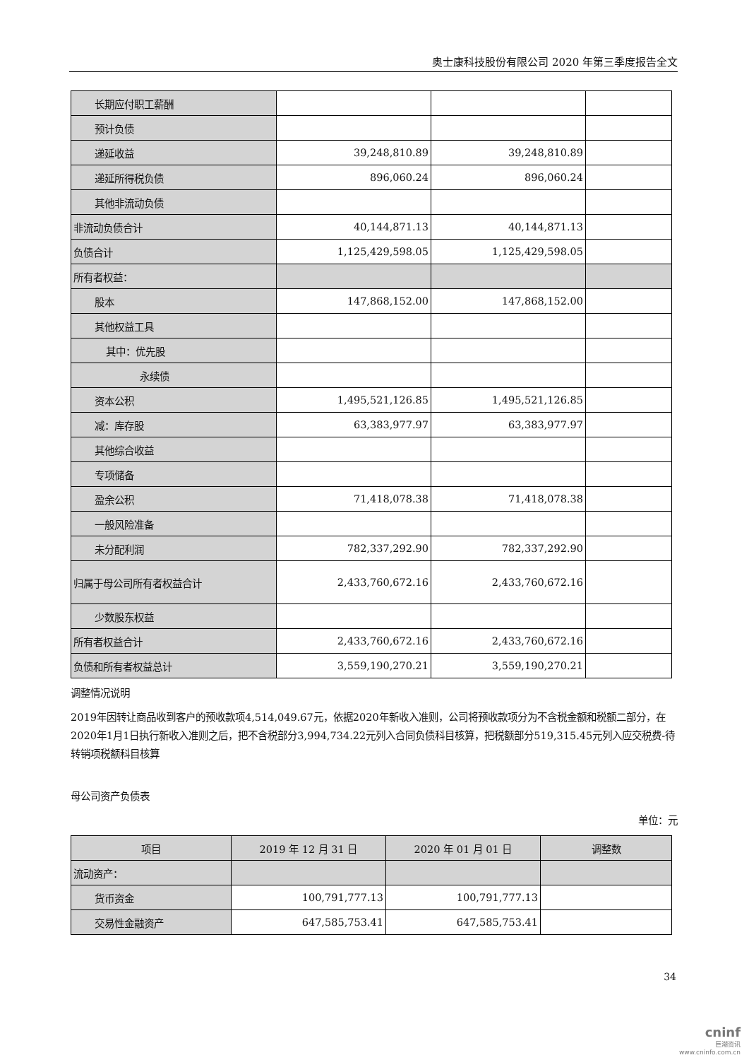奥士康科技股份有限公司 2020 年第三季度报告全文
| 长期应付职工薪酬 | | | |
| 预计负债 | | | |
| 递延收益 | 39,248,810.89 | 39,248,810.89 | |
| 递延所得税负债 | 896,060.24 | 896,060.24 | |
| 其他非流动负债 | | | |
| 非流动负债合计 | 40,144,871.13 | 40,144,871.13 | |
| 负债合计 | 1,125,429,598.05 | 1,125,429,598.05 | |
| 所有者权益： | | | |
| 股本 | 147,868,152.00 | 147,868,152.00 | |
| 其他权益工具 | | | |
| 其中：优先股 | | | |
| 永续债 | | | |
| 资本公积 | 1,495,521,126.85 | 1,495,521,126.85 | |
| 减：库存股 | 63,383,977.97 | 63,383,977.97 | |
| 其他综合收益 | | | |
| 专项储备 | | | |
| 盈余公积 | 71,418,078.38 | 71,418,078.38 | |
| 一般风险准备 | | | |
| 未分配利润 | 782,337,292.90 | 782,337,292.90 | |
| 归属于母公司所有者权益合计 | 2,433,760,672.16 | 2,433,760,672.16 | |
| 少数股东权益 | | | |
| 所有者权益合计 | 2,433,760,672.16 | 2,433,760,672.16 | |
| 负债和所有者权益总计 | 3,559,190,270.21 | 3,559,190,270.21 | |
调整情况说明
2019年因转让商品收到客户的预收款项4,514,049.67元，依据2020年新收入准则，公司将预收款项分为不含税金额和税额二部分，在2020年1月1日执行新收入准则之后，把不含税部分3,994,734.22元列入合同负债科目核算，把税额部分519,315.45元列入应交税费-待转销项税额科目核算
母公司资产负债表
单位：元
| 项目 | 2019 年 12 月 31 日 | 2020 年 01 月 01 日 | 调整数 |
| --- | --- | --- | --- |
| 流动资产： | | | |
| 货币资金 | 100,791,777.13 | 100,791,777.13 | |
| 交易性金融资产 | 647,585,753.41 | 647,585,753.41 | |
34
cninf
巨潮资讯
www.cninfo.com.cn